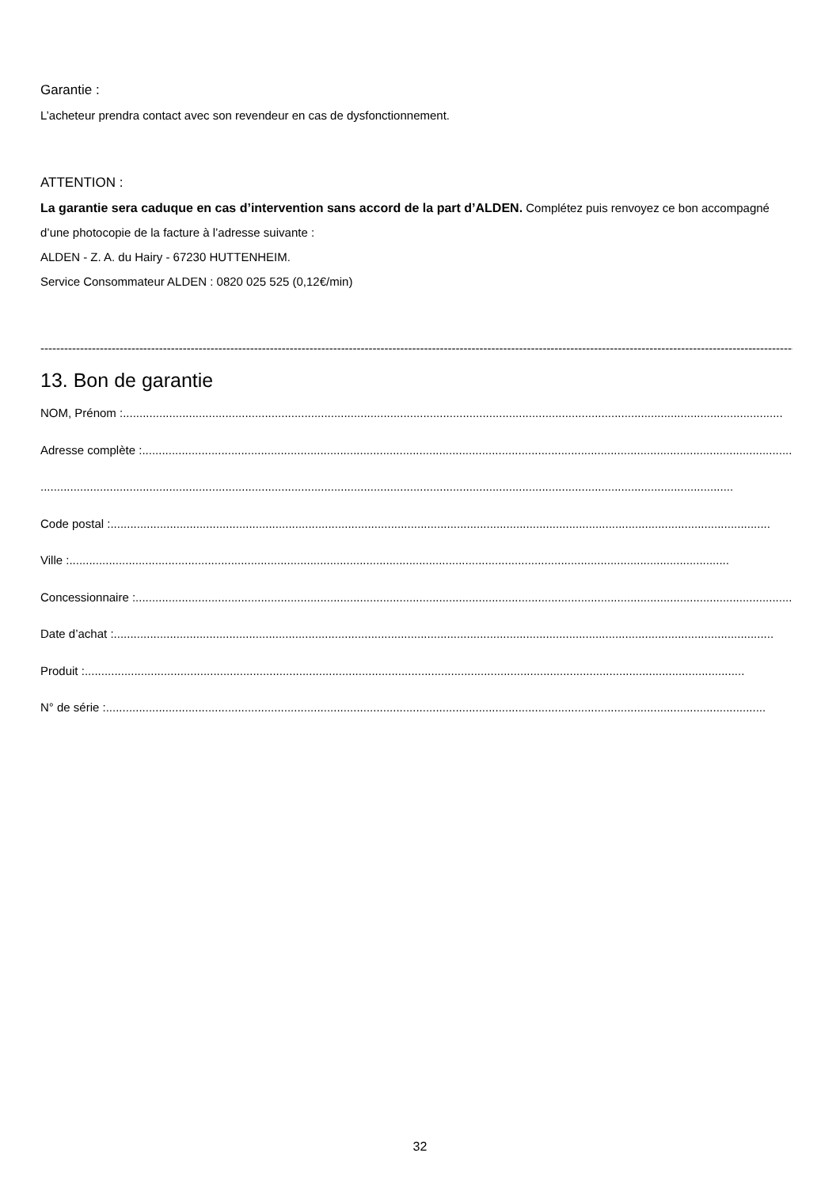Garantie :
L’acheteur prendra contact avec son revendeur en cas de dysfonctionnement.
ATTENTION :
La garantie sera caduque en cas d’intervention sans accord de la part d’ALDEN. Complétez puis renvoyez ce bon accompagné d’une photocopie de la facture à l’adresse suivante :
ALDEN - Z. A. du Hairy - 67230 HUTTENHEIM.
Service Consommateur ALDEN : 0820 025 525 (0,12€/min)
------------------------------------------------------------------------------------------------------------------------------------------------------------------------------------------------------
13. Bon de garantie
NOM, Prénom : ........................................................................................................................................................................................................
Adresse complète : ........................................................................................................................................................................................................
..................................................................................................................................................................................................................
Code postal :........................................................................................................................................................................................................
Ville : ........................................................................................................................................................................................................
Concessionnaire : ........................................................................................................................................................................................................
Date d’achat :........................................................................................................................................................................................................
Produit : ........................................................................................................................................................................................................
N° de série : ........................................................................................................................................................................................................
32